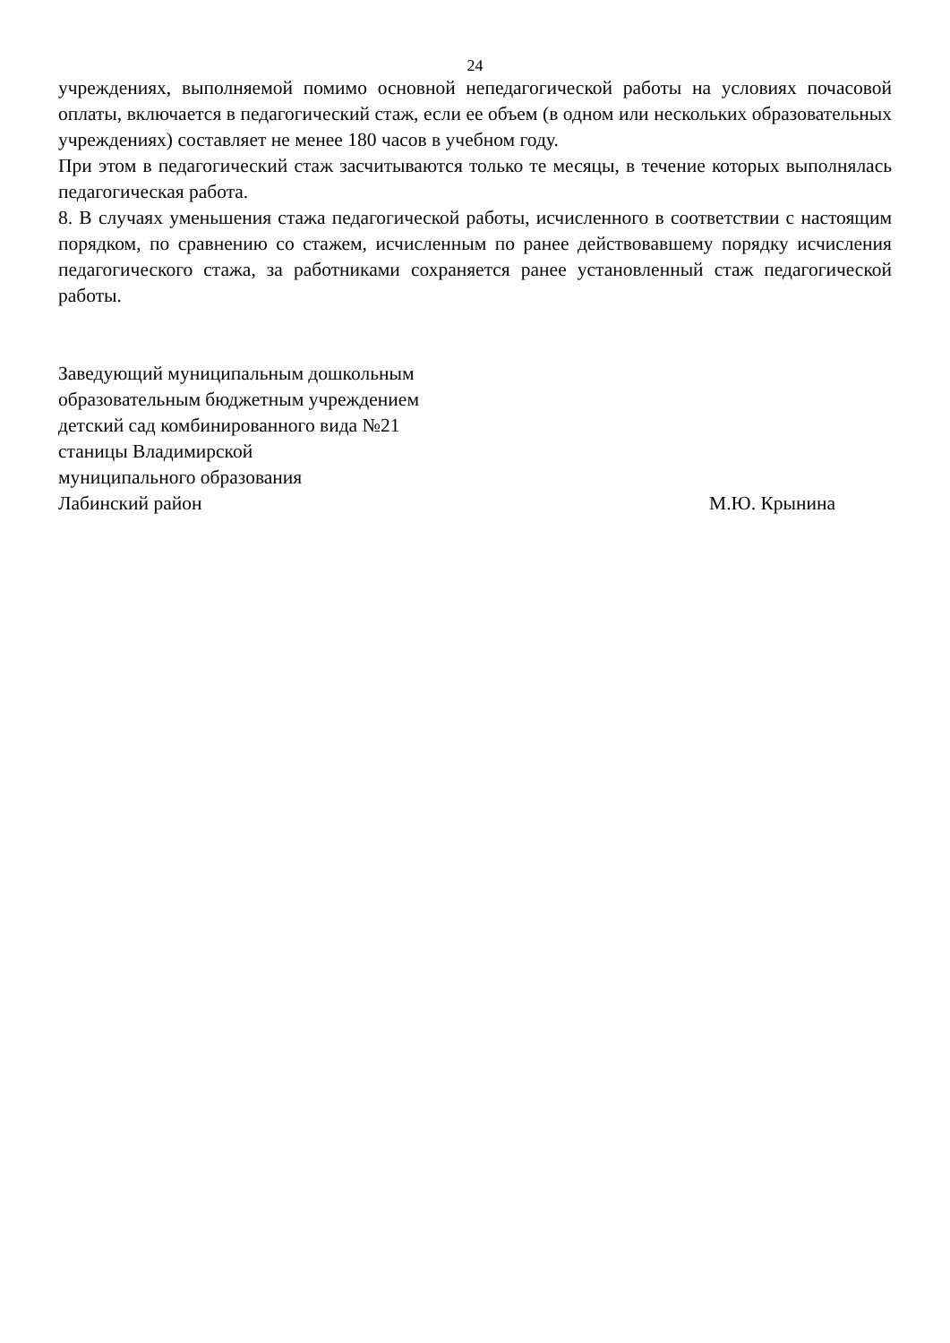24
учреждениях, выполняемой помимо основной непедагогической работы на условиях почасовой оплаты, включается в педагогический стаж, если ее объем (в одном или нескольких образовательных учреждениях) составляет не менее 180 часов в учебном году.
При этом в педагогический стаж засчитываются только те месяцы, в течение которых выполнялась педагогическая работа.
8. В случаях уменьшения стажа педагогической работы, исчисленного в соответствии с настоящим порядком, по сравнению со стажем, исчисленным по ранее действовавшему порядку исчисления педагогического стажа, за работниками сохраняется ранее установленный стаж педагогической работы.
Заведующий муниципальным дошкольным
образовательным бюджетным учреждением
детский сад комбинированного вида №21
станицы Владимирской
муниципального образования
Лабинский район М.Ю. Крынина